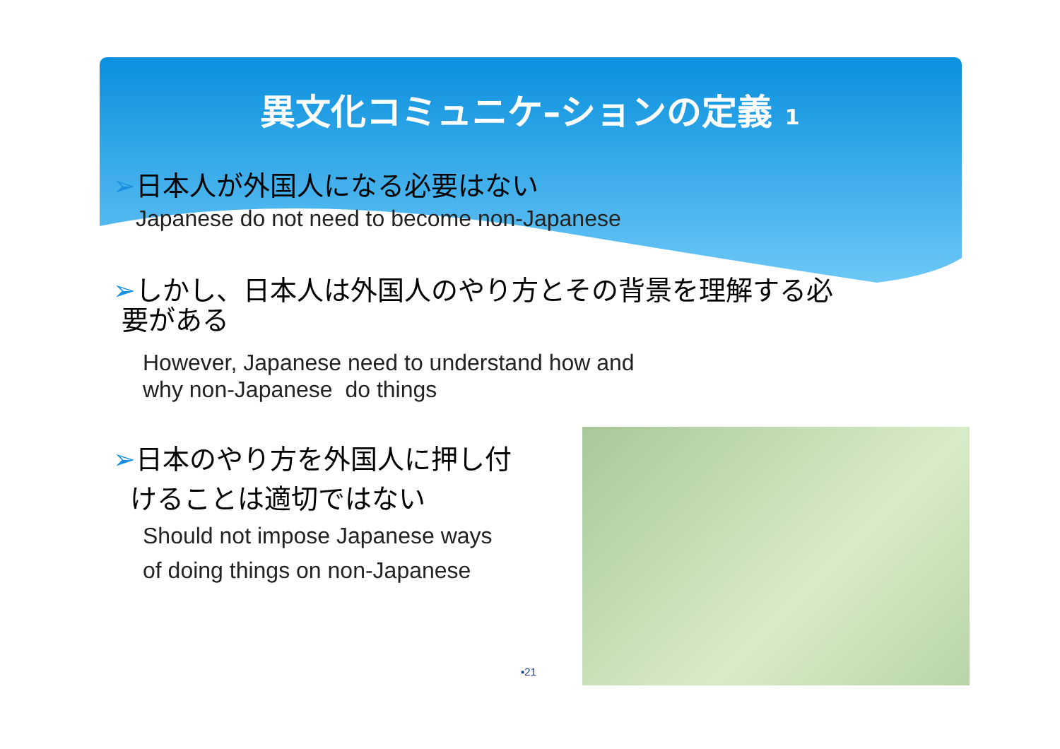異文化コミュニケ–ションの定義 1
➢日本人が外国人になる必要はない
Japanese do not need to become non-Japanese
➢しかし、日本人は外国人のやり方とその背景を理解する必
要がある
However, Japanese need to understand how and
why non-Japanese do things
➢日本のやり方を外国人に押し付
けることは適切ではない
Should not impose Japanese ways
of doing things on non-Japanese
▪21